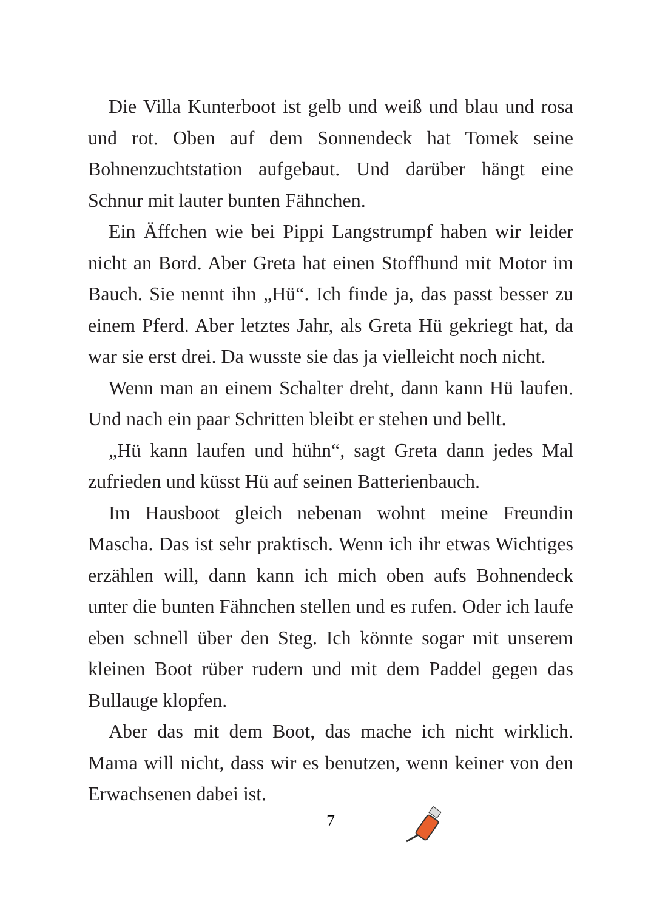Die Villa Kunterboot ist gelb und weiß und blau und rosa und rot. Oben auf dem Sonnendeck hat Tomek seine Bohnenzuchtstation aufgebaut. Und darüber hängt eine Schnur mit lauter bunten Fähnchen.
Ein Äffchen wie bei Pippi Langstrumpf haben wir leider nicht an Bord. Aber Greta hat einen Stoffhund mit Motor im Bauch. Sie nennt ihn „Hü“. Ich finde ja, das passt besser zu einem Pferd. Aber letztes Jahr, als Greta Hü gekriegt hat, da war sie erst drei. Da wusste sie das ja vielleicht noch nicht.
Wenn man an einem Schalter dreht, dann kann Hü laufen. Und nach ein paar Schritten bleibt er stehen und bellt.
„Hü kann laufen und hühn“, sagt Greta dann jedes Mal zufrieden und küsst Hü auf seinen Batterienbauch.
Im Hausboot gleich nebenan wohnt meine Freundin Mascha. Das ist sehr praktisch. Wenn ich ihr etwas Wichtiges erzählen will, dann kann ich mich oben aufs Bohnendeck unter die bunten Fähnchen stellen und es rufen. Oder ich laufe eben schnell über den Steg. Ich könnte sogar mit unserem kleinen Boot rüber rudern und mit dem Paddel gegen das Bullauge klopfen.
Aber das mit dem Boot, das mache ich nicht wirklich. Mama will nicht, dass wir es benutzen, wenn keiner von den Erwachsenen dabei ist.
7